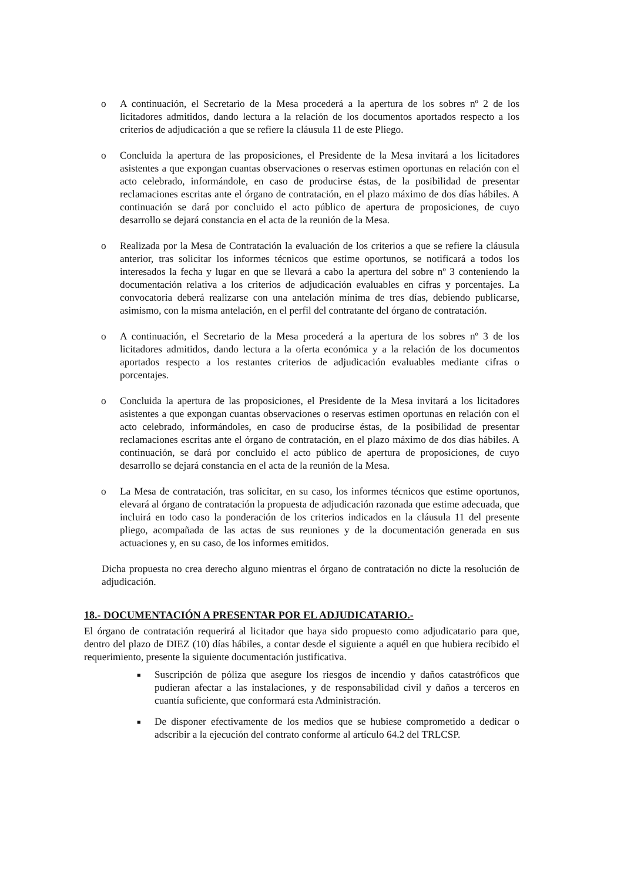o A continuación, el Secretario de la Mesa procederá a la apertura de los sobres nº 2 de los licitadores admitidos, dando lectura a la relación de los documentos aportados respecto a los criterios de adjudicación a que se refiere la cláusula 11 de este Pliego.
o Concluida la apertura de las proposiciones, el Presidente de la Mesa invitará a los licitadores asistentes a que expongan cuantas observaciones o reservas estimen oportunas en relación con el acto celebrado, informándole, en caso de producirse éstas, de la posibilidad de presentar reclamaciones escritas ante el órgano de contratación, en el plazo máximo de dos días hábiles. A continuación se dará por concluido el acto público de apertura de proposiciones, de cuyo desarrollo se dejará constancia en el acta de la reunión de la Mesa.
o Realizada por la Mesa de Contratación la evaluación de los criterios a que se refiere la cláusula anterior, tras solicitar los informes técnicos que estime oportunos, se notificará a todos los interesados la fecha y lugar en que se llevará a cabo la apertura del sobre nº 3 conteniendo la documentación relativa a los criterios de adjudicación evaluables en cifras y porcentajes. La convocatoria deberá realizarse con una antelación mínima de tres días, debiendo publicarse, asimismo, con la misma antelación, en el perfil del contratante del órgano de contratación.
o A continuación, el Secretario de la Mesa procederá a la apertura de los sobres nº 3 de los licitadores admitidos, dando lectura a la oferta económica y a la relación de los documentos aportados respecto a los restantes criterios de adjudicación evaluables mediante cifras o porcentajes.
o Concluida la apertura de las proposiciones, el Presidente de la Mesa invitará a los licitadores asistentes a que expongan cuantas observaciones o reservas estimen oportunas en relación con el acto celebrado, informándoles, en caso de producirse éstas, de la posibilidad de presentar reclamaciones escritas ante el órgano de contratación, en el plazo máximo de dos días hábiles. A continuación, se dará por concluido el acto público de apertura de proposiciones, de cuyo desarrollo se dejará constancia en el acta de la reunión de la Mesa.
o La Mesa de contratación, tras solicitar, en su caso, los informes técnicos que estime oportunos, elevará al órgano de contratación la propuesta de adjudicación razonada que estime adecuada, que incluirá en todo caso la ponderación de los criterios indicados en la cláusula 11 del presente pliego, acompañada de las actas de sus reuniones y de la documentación generada en sus actuaciones y, en su caso, de los informes emitidos.
Dicha propuesta no crea derecho alguno mientras el órgano de contratación no dicte la resolución de adjudicación.
18.- DOCUMENTACIÓN A PRESENTAR POR EL ADJUDICATARIO.-
El órgano de contratación requerirá al licitador que haya sido propuesto como adjudicatario para que, dentro del plazo de DIEZ (10) días hábiles, a contar desde el siguiente a aquél en que hubiera recibido el requerimiento, presente la siguiente documentación justificativa.
■ Suscripción de póliza que asegure los riesgos de incendio y daños catastróficos que pudieran afectar a las instalaciones, y de responsabilidad civil y daños a terceros en cuantía suficiente, que conformará esta Administración.
■ De disponer efectivamente de los medios que se hubiese comprometido a dedicar o adscribir a la ejecución del contrato conforme al artículo 64.2 del TRLCSP.